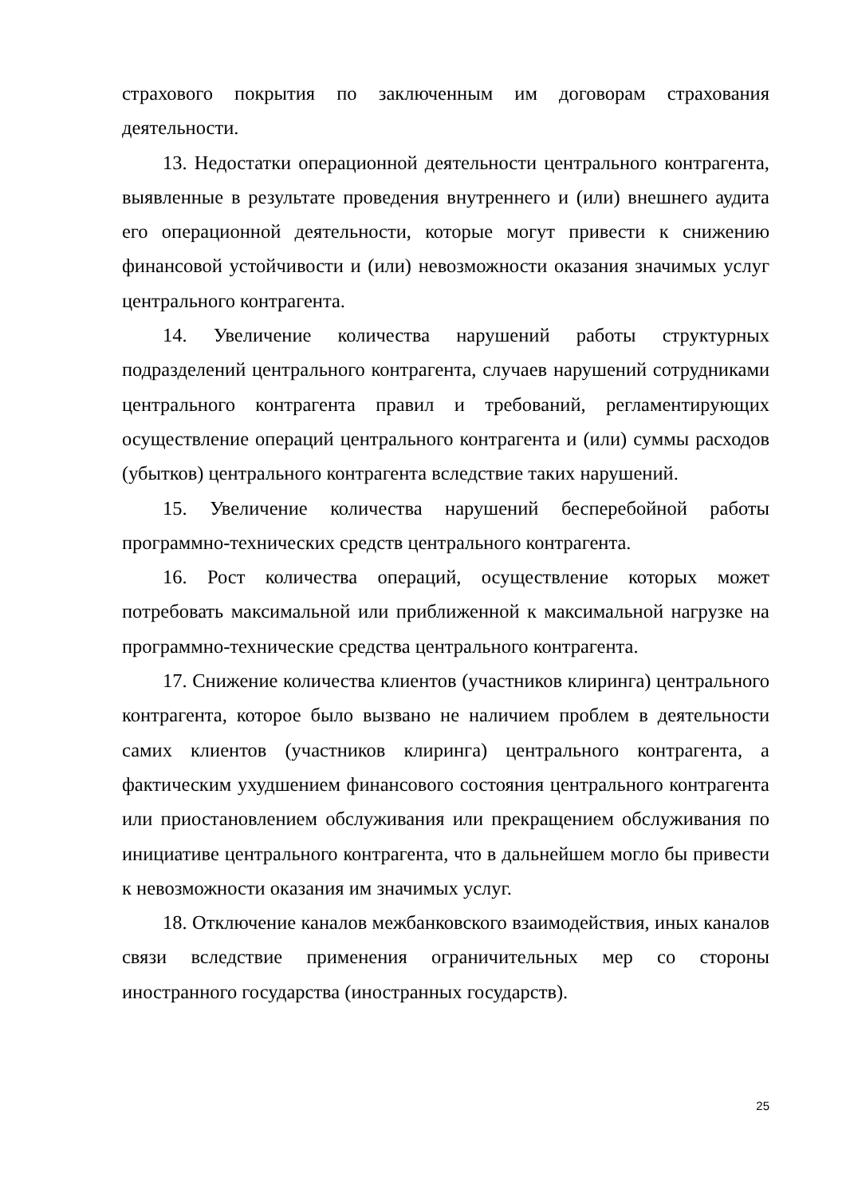страхового покрытия по заключенным им договорам страхования деятельности.
13. Недостатки операционной деятельности центрального контрагента, выявленные в результате проведения внутреннего и (или) внешнего аудита его операционной деятельности, которые могут привести к снижению финансовой устойчивости и (или) невозможности оказания значимых услуг центрального контрагента.
14. Увеличение количества нарушений работы структурных подразделений центрального контрагента, случаев нарушений сотрудниками центрального контрагента правил и требований, регламентирующих осуществление операций центрального контрагента и (или) суммы расходов (убытков) центрального контрагента вследствие таких нарушений.
15. Увеличение количества нарушений бесперебойной работы программно-технических средств центрального контрагента.
16. Рост количества операций, осуществление которых может потребовать максимальной или приближенной к максимальной нагрузке на программно-технические средства центрального контрагента.
17. Снижение количества клиентов (участников клиринга) центрального контрагента, которое было вызвано не наличием проблем в деятельности самих клиентов (участников клиринга) центрального контрагента, а фактическим ухудшением финансового состояния центрального контрагента или приостановлением обслуживания или прекращением обслуживания по инициативе центрального контрагента, что в дальнейшем могло бы привести к невозможности оказания им значимых услуг.
18. Отключение каналов межбанковского взаимодействия, иных каналов связи вследствие применения ограничительных мер со стороны иностранного государства (иностранных государств).
25